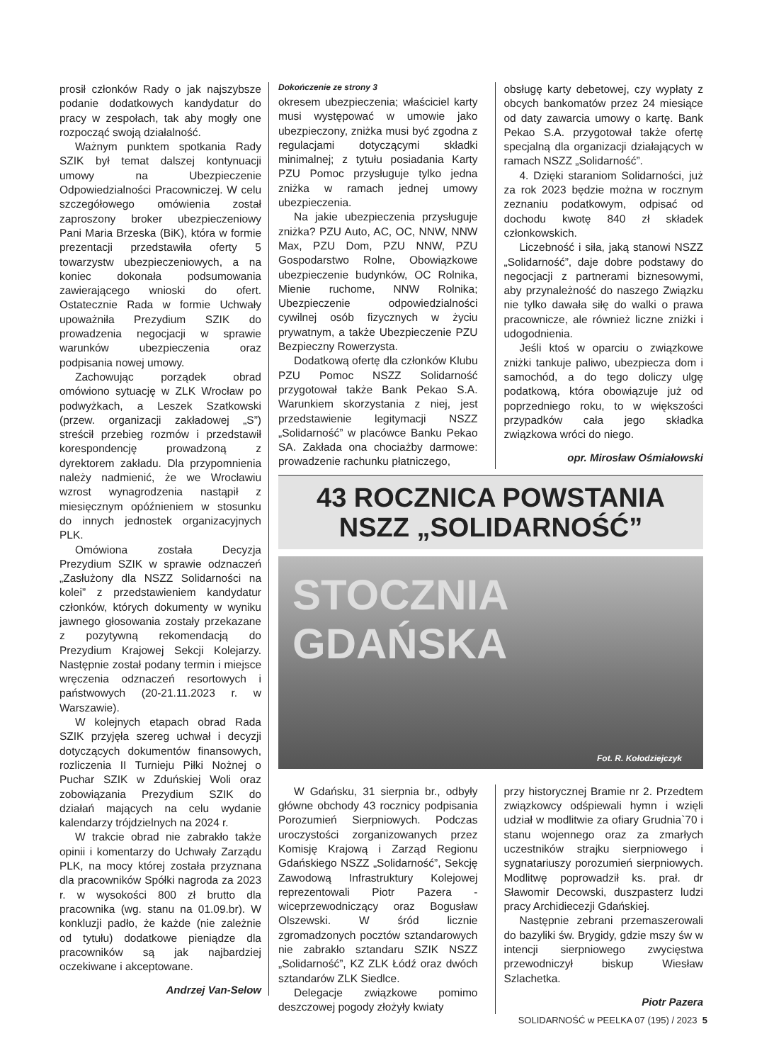prosił członków Rady o jak najszybsze podanie dodatkowych kandydatur do pracy w zespołach, tak aby mogły one rozpocząć swoją działalność.
Ważnym punktem spotkania Rady SZIK był temat dalszej kontynuacji umowy na Ubezpieczenie Odpowiedzialności Pracowniczej. W celu szczegółowego omówienia został zaproszony broker ubezpieczeniowy Pani Maria Brzeska (BiK), która w formie prezentacji przedstawiła oferty 5 towarzystw ubezpieczeniowych, a na koniec dokonała podsumowania zawierającego wnioski do ofert. Ostatecznie Rada w formie Uchwały upoważniła Prezydium SZIK do prowadzenia negocjacji w sprawie warunków ubezpieczenia oraz podpisania nowej umowy.
Zachowując porządek obrad omówiono sytuację w ZLK Wrocław po podwyżkach, a Leszek Szatkowski (przew. organizacji zakładowej „S”) streścił przebieg rozmów i przedstawił korespondencję prowadzoną z dyrektorem zakładu. Dla przypomnienia należy nadmienić, że we Wrocławiu wzrost wynagrodzenia nastąpił z miesięcznym opóźnieniem w stosunku do innych jednostek organizacyjnych PLK.
Omówiona została Decyzja Prezydium SZIK w sprawie odznaczeń „Zasłużony dla NSZZ Solidarności na kolei” z przedstawieniem kandydatur członków, których dokumenty w wyniku jawnego głosowania zostały przekazane z pozytywną rekomendacją do Prezydium Krajowej Sekcji Kolejarzy. Następnie został podany termin i miejsce wręczenia odznaczeń resortowych i państwowych (20-21.11.2023 r. w Warszawie).
W kolejnych etapach obrad Rada SZIK przyjęła szereg uchwał i decyzji dotyczących dokumentów finansowych, rozliczenia II Turnieju Piłki Nożnej o Puchar SZIK w Zduńskiej Woli oraz zobowiązania Prezydium SZIK do działań mających na celu wydanie kalendarzy trójdzielnych na 2024 r.
W trakcie obrad nie zabrakło także opinii i komentarzy do Uchwały Zarządu PLK, na mocy której została przyznana dla pracowników Spółki nagroda za 2023 r. w wysokości 800 zł brutto dla pracownika (wg. stanu na 01.09.br). W konkluzji padło, że każde (nie zależnie od tytułu) dodatkowe pieniądze dla pracowników są jak najbardziej oczekiwane i akceptowane.
Andrzej Van-Selow
Dokończenie ze strony 3
okresem ubezpieczenia; właściciel karty musi występować w umowie jako ubezpieczony, zniżka musi być zgodna z regulacjami dotyczącymi składki minimalnej; z tytułu posiadania Karty PZU Pomoc przysługuje tylko jedna zniżka w ramach jednej umowy ubezpieczenia.
Na jakie ubezpieczenia przysługuje zniżka? PZU Auto, AC, OC, NNW, NNW Max, PZU Dom, PZU NNW, PZU Gospodarstwo Rolne, Obowiązkowe ubezpieczenie budynków, OC Rolnika, Mienie ruchome, NNW Rolnika; Ubezpieczenie odpowiedzialności cywilnej osób fizycznych w życiu prywatnym, a także Ubezpieczenie PZU Bezpieczny Rowerzysta.
Dodatkową ofertę dla członków Klubu PZU Pomoc NSZZ Solidarność przygotował także Bank Pekao S.A. Warunkiem skorzystania z niej, jest przedstawienie legitymacji NSZZ „Solidarność” w placówce Banku Pekao SA. Zakłada ona chociażby darmowe: prowadzenie rachunku płatniczego,
obsługę karty debetowej, czy wypłaty z obcych bankomatów przez 24 miesiące od daty zawarcia umowy o kartę. Bank Pekao S.A. przygotował także ofertę specjalną dla organizacji działających w ramach NSZZ „Solidarność”.
4. Dzięki staraniom Solidarności, już za rok 2023 będzie można w rocznym zeznaniu podatkowym, odpisać od dochodu kwotę 840 zł składek członkowskich.
Liczebność i siła, jaką stanowi NSZZ „Solidarność”, daje dobre podstawy do negocjacji z partnerami biznesowymi, aby przynależność do naszego Związku nie tylko dawała siłę do walki o prawa pracownicze, ale również liczne zniżki i udogodnienia.
Jeśli ktoś w oparciu o związkowe zniżki tankuje paliwo, ubezpiecza dom i samochód, a do tego doliczy ulgę podatkową, która obowiązuje już od poprzedniego roku, to w większości przypadków cała jego składka związkowa wróci do niego.
opr. Mirosław Ośmiałowski
43 ROCZNICA POWSTANIA
NSZZ „SOLIDARNOŚĆ”
STOCZNIA GDAŃSKA
Fot. R. Kołodziejczyk
W Gdańsku, 31 sierpnia br., odbyły główne obchody 43 rocznicy podpisania Porozumień Sierpniowych. Podczas uroczystości zorganizowanych przez Komisję Krajową i Zarząd Regionu Gdańskiego NSZZ „Solidarność”, Sekcję Zawodową Infrastruktury Kolejowej reprezentowali Piotr Pazera - wiceprzewodniczący oraz Bogusław Olszewski. W śród licznie zgromadzonych pocztów sztandarowych nie zabrakło sztandaru SZIK NSZZ „Solidarność”, KZ ZLK Łódź oraz dwóch sztandarów ZLK Siedlce.
Delegacje związkowe pomimo deszczowej pogody złożyły kwiaty
przy historycznej Bramie nr 2. Przedtem związkowcy odśpiewali hymn i wzięli udział w modlitwie za ofiary Grudnia`70 i stanu wojennego oraz za zmarłych uczestników strajku sierpniowego i sygnatariuszy porozumień sierpniowych. Modlitwę poprowadził ks. prał. dr Sławomir Decowski, duszpasterz ludzi pracy Archidiecezji Gdańskiej.
Następnie zebrani przemaszerowali do bazyliki św. Brygidy, gdzie mszy św w intencji sierpniowego zwycięstwa przewodniczył biskup Wiesław Szlachetka.
Piotr Pazera
SOLIDARNOŚĆ w PEELKA 07 (195) / 2023 5